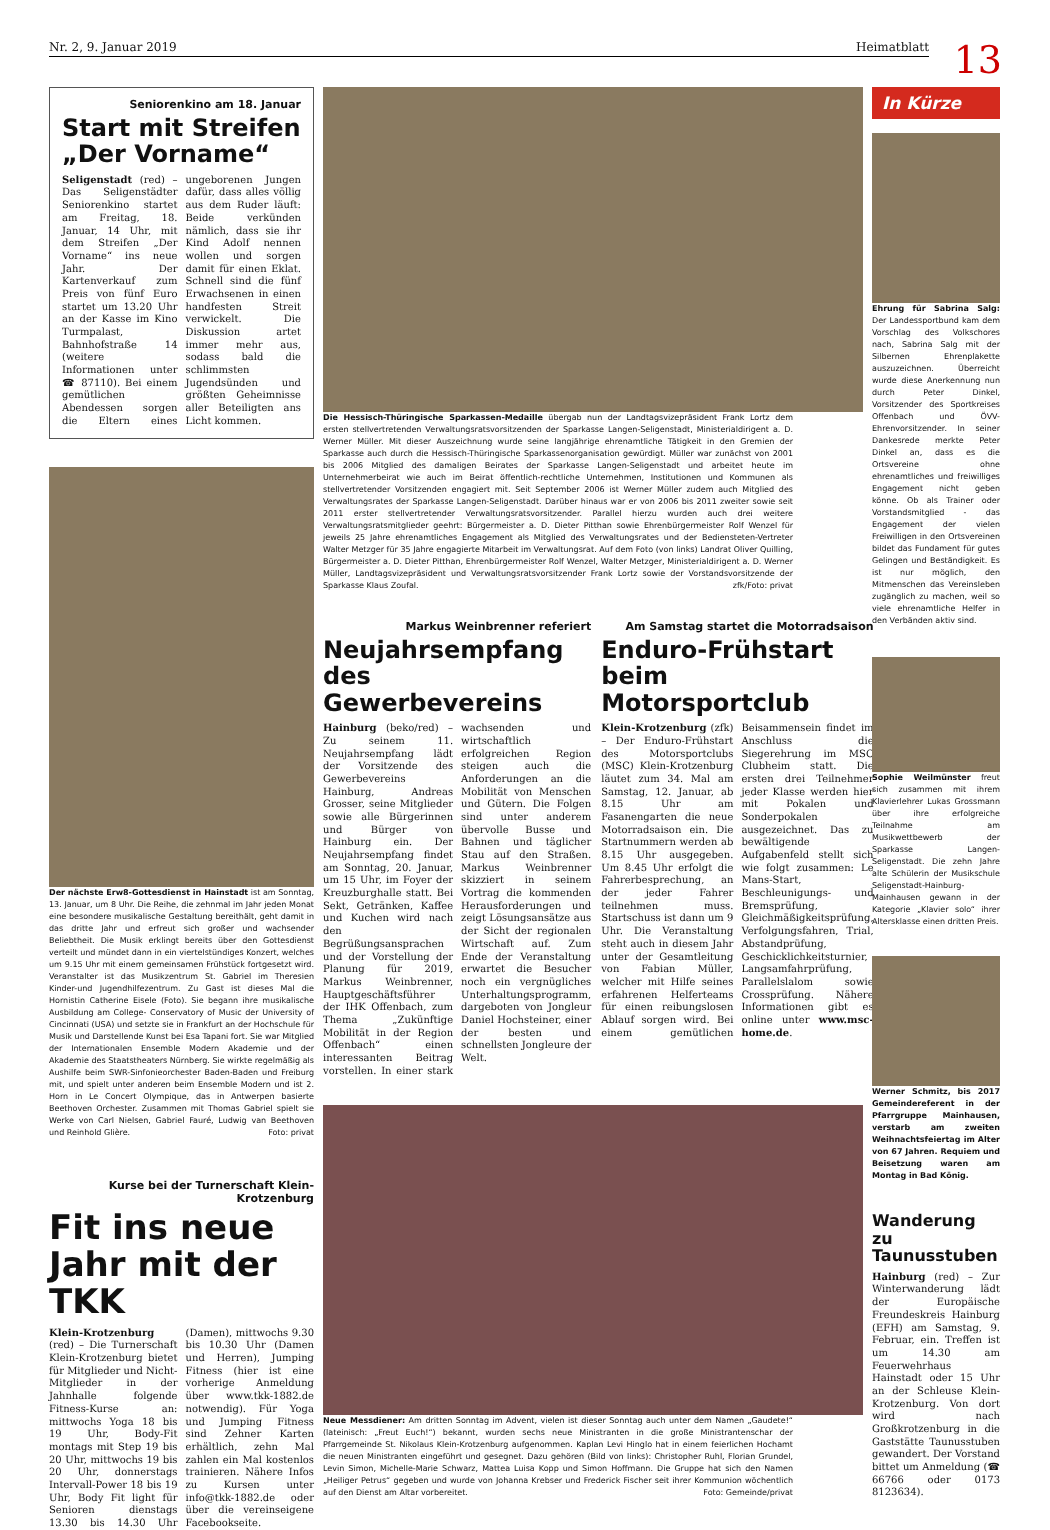Nr. 2, 9. Januar 2019 Heimatblatt
13
Seniorenkino am 18. Januar
Start mit Streifen „Der Vorname“
Seligenstadt (red) – Das Seligenstädter Seniorenkino startet am Freitag, 18. Januar, 14 Uhr, mit dem Streifen „Der Vorname“ ins neue Jahr. Der Kartenverkauf zum Preis von fünf Euro startet um 13.20 Uhr an der Kasse im Kino Turmpalast, Bahnhofstraße 14 (weitere Informationen unter ☎ 87110). Bei einem gemütlichen Abendessen sorgen die Eltern eines ungeborenen Jungen dafür, dass alles völlig aus dem Ruder läuft: Beide verkünden nämlich, dass sie ihr Kind Adolf nennen wollen und sorgen damit für einen Eklat. Schnell sind die fünf Erwachsenen in einen handfesten Streit verwickelt. Die Diskussion artet immer mehr aus, sodass bald die schlimmsten Jugendsünden und größten Geheimnisse aller Beteiligten ans Licht kommen.
Der nächste Erw8-Gottesdienst in Hainstadt ist am Sonntag, 13. Januar, um 8 Uhr. Die Reihe, die zehnmal im Jahr jeden Monat eine besondere musikalische Gestaltung bereithält, geht damit in das dritte Jahr und erfreut sich großer und wachsender Beliebtheit. Die Musik erklingt bereits über den Gottesdienst verteilt und mündet dann in ein viertelstündiges Konzert, welches um 9.15 Uhr mit einem gemeinsamen Frühstück fortgesetzt wird. Veranstalter ist das Musikzentrum St. Gabriel im Theresien Kinder-und Jugendhilfezentrum. Zu Gast ist dieses Mal die Hornistin Catherine Eisele (Foto). Sie begann ihre musikalische Ausbildung am College- Conservatory of Music der University of Cincinnati (USA) und setzte sie in Frankfurt an der Hochschule für Musik und Darstellende Kunst bei Esa Tapani fort. Sie war Mitglied der Internationalen Ensemble Modern Akademie und der Akademie des Staatstheaters Nürnberg. Sie wirkte regelmäßig als Aushilfe beim SWR-Sinfonieorchester Baden-Baden und Freiburg mit, und spielt unter anderen beim Ensemble Modern und ist 2. Horn in Le Concert Olympique, das in Antwerpen basierte Beethoven Orchester. Zusammen mit Thomas Gabriel spielt sie Werke von Carl Nielsen, Gabriel Fauré, Ludwig van Beethoven und Reinhold Glière. Foto: privat
Kurse bei der Turnerschaft Klein-Krotzenburg
Fit ins neue Jahr mit der TKK
Klein-Krotzenburg (red) – Die Turnerschaft Klein-Krotzenburg bietet für Mitglieder und Nicht-Mitglieder in der Jahnhalle folgende Fitness-Kurse an: mittwochs Yoga 18 bis 19 Uhr, Body-Fit montags mit Step 19 bis 20 Uhr, mittwochs 19 bis 20 Uhr, donnerstags Intervall-Power 18 bis 19 Uhr, Body Fit light für Senioren dienstags 13.30 bis 14.30 Uhr (Damen), mittwochs 9.30 bis 10.30 Uhr (Damen und Herren), Jumping Fitness (hier ist eine vorherige Anmeldung über www.tkk-1882.de notwendig). Für Yoga und Jumping Fitness sind Zehner Karten erhältlich, zehn Mal zahlen ein Mal kostenlos trainieren. Nähere Infos zu Kursen unter info@tkk-1882.de oder über die vereinseigene Facebookseite.
Die Hessisch-Thüringische Sparkassen-Medaille übergab nun der Landtagsvizepräsident Frank Lortz dem ersten stellvertretenden Verwaltungsratsvorsitzenden der Sparkasse Langen-Seligenstadt, Ministerialdirigent a. D. Werner Müller. Mit dieser Auszeichnung wurde seine langjährige ehrenamtliche Tätigkeit in den Gremien der Sparkasse auch durch die Hessisch-Thüringische Sparkassenorganisation gewürdigt. Müller war zunächst von 2001 bis 2006 Mitglied des damaligen Beirates der Sparkasse Langen-Seligenstadt und arbeitet heute im Unternehmerbeirat wie auch im Beirat öffentlich-rechtliche Unternehmen, Institutionen und Kommunen als stellvertretender Vorsitzenden engagiert mit. Seit September 2006 ist Werner Müller zudem auch Mitglied des Verwaltungsrates der Sparkasse Langen-Seligenstadt. Darüber hinaus war er von 2006 bis 2011 zweiter sowie seit 2011 erster stellvertretender Verwaltungsratsvorsitzender. Parallel hierzu wurden auch drei weitere Verwaltungsratsmitglieder geehrt: Bürgermeister a. D. Dieter Pitthan sowie Ehrenbürgermeister Rolf Wenzel für jeweils 25 Jahre ehrenamtliches Engagement als Mitglied des Verwaltungsrates und der Bediensteten-Vertreter Walter Metzger für 35 Jahre engagierte Mitarbeit im Verwaltungsrat. Auf dem Foto (von links) Landrat Oliver Quilling, Bürgermeister a. D. Dieter Pitthan, Ehrenbürgermeister Rolf Wenzel, Walter Metzger, Ministerialdirigent a. D. Werner Müller, Landtagsvizepräsident und Verwaltungsratsvorsitzender Frank Lortz sowie der Vorstandsvorsitzende der Sparkasse Klaus Zoufal. zfk/Foto: privat
Markus Weinbrenner referiert
Neujahrsempfang des Gewerbevereins
Hainburg (beko/red) – Zu seinem 11. Neujahrsempfang lädt der Vorsitzende des Gewerbevereins Hainburg, Andreas Grosser, seine Mitglieder sowie alle Bürgerinnen und Bürger von Hainburg ein. Der Neujahrsempfang findet am Sonntag, 20. Januar, um 15 Uhr, im Foyer der Kreuzburghalle statt. Bei Sekt, Getränken, Kaffee und Kuchen wird nach den Begrüßungsansprachen und der Vorstellung der Planung für 2019, Markus Weinbrenner, Hauptgeschäftsführer der IHK Offenbach, zum Thema „Zukünftige Mobilität in der Region Offenbach“ einen interessanten Beitrag vorstellen. In einer stark wachsenden und wirtschaftlich erfolgreichen Region steigen auch die Anforderungen an die Mobilität von Menschen und Gütern. Die Folgen sind unter anderem übervolle Busse und Bahnen und täglicher Stau auf den Straßen. Markus Weinbrenner skizziert in seinem Vortrag die kommenden Herausforderungen und zeigt Lösungsansätze aus der Sicht der regionalen Wirtschaft auf. Zum Ende der Veranstaltung erwartet die Besucher noch ein vergnügliches Unterhaltungsprogramm, dargeboten von Jongleur Daniel Hochsteiner, einer der besten und schnellsten Jongleure der Welt.
Am Samstag startet die Motorradsaison
Enduro-Frühstart beim Motorsportclub
Klein-Krotzenburg (zfk) – Der Enduro-Frühstart des Motorsportclubs (MSC) Klein-Krotzenburg läutet zum 34. Mal am Samstag, 12. Januar, ab 8.15 Uhr am Fasanengarten die neue Motorradsaison ein. Die Startnummern werden ab 8.15 Uhr ausgegeben. Um 8.45 Uhr erfolgt die Fahrerbesprechung, an der jeder Fahrer teilnehmen muss. Startschuss ist dann um 9 Uhr. Die Veranstaltung steht auch in diesem Jahr unter der Gesamtleitung von Fabian Müller, welcher mit Hilfe seines erfahrenen Helferteams für einen reibungslosen Ablauf sorgen wird. Bei einem gemütlichen Beisammensein findet im Anschluss die Siegerehrung im MSC Clubheim statt. Die ersten drei Teilnehmer jeder Klasse werden hier mit Pokalen und Sonderpokalen ausgezeichnet. Das zu bewältigende Aufgabenfeld stellt sich wie folgt zusammen: Le Mans-Start, Beschleunigungs- und Bremsprüfung, Gleichmäßigkeitsprüfung, Verfolgungsfahren, Trial, Abstandprüfung, Geschicklichkeitsturnier, Langsamfahrprüfung, Parallelslalom sowie Crossprüfung. Nähere Informationen gibt es online unter www.msc-home.de.
Neue Messdiener: Am dritten Sonntag im Advent, vielen ist dieser Sonntag auch unter dem Namen „Gaudete!“ (lateinisch: „Freut Euch!“) bekannt, wurden sechs neue Ministranten in die große Ministrantenschar der Pfarrgemeinde St. Nikolaus Klein-Krotzenburg aufgenommen. Kaplan Levi Hinglo hat in einem feierlichen Hochamt die neuen Ministranten eingeführt und gesegnet. Dazu gehören (Bild von links): Christopher Ruhl, Florian Grundel, Levin Simon, Michelle-Marie Schwarz, Mattea Luisa Kopp und Simon Hoffmann. Die Gruppe hat sich den Namen „Heiliger Petrus“ gegeben und wurde von Johanna Krebser und Frederick Fischer seit ihrer Kommunion wöchentlich auf den Dienst am Altar vorbereitet. Foto: Gemeinde/privat
In Kürze
Ehrung für Sabrina Salg: Der Landessportbund kam dem Vorschlag des Volkschores nach, Sabrina Salg mit der Silbernen Ehrenplakette auszuzeichnen. Überreicht wurde diese Anerkennung nun durch Peter Dinkel, Vorsitzender des Sportkreises Offenbach und ÖVV-Ehrenvorsitzender. In seiner Dankesrede merkte Peter Dinkel an, dass es die Ortsvereine ohne ehrenamtliches und freiwilliges Engagement nicht geben könne. Ob als Trainer oder Vorstandsmitglied - das Engagement der vielen Freiwilligen in den Ortsvereinen bildet das Fundament für gutes Gelingen und Beständigkeit. Es ist nur möglich, den Mitmenschen das Vereinsleben zugänglich zu machen, weil so viele ehrenamtliche Helfer in den Verbänden aktiv sind.
Sophie Weilmünster freut sich zusammen mit ihrem Klavierlehrer Lukas Grossmann über ihre erfolgreiche Teilnahme am Musikwettbewerb der Sparkasse Langen-Seligenstadt. Die zehn Jahre alte Schülerin der Musikschule Seligenstadt-Hainburg-Mainhausen gewann in der Kategorie „Klavier solo“ ihrer Altersklasse einen dritten Preis.
Werner Schmitz, bis 2017 Gemeindereferent in der Pfarrgruppe Mainhausen, verstarb am zweiten Weihnachtsfeiertag im Alter von 67 Jahren. Requiem und Beisetzung waren am Montag in Bad König.
Wanderung zu Taunusstuben
Hainburg (red) – Zur Winterwanderung lädt der Europäische Freundeskreis Hainburg (EFH) am Samstag, 9. Februar, ein. Treffen ist um 14.30 am Feuerwehrhaus Hainstadt oder 15 Uhr an der Schleuse Klein-Krotzenburg. Von dort wird nach Großkrotzenburg in die Gaststätte Taunusstuben gewandert. Der Vorstand bittet um Anmeldung (☎ 66766 oder 0173 8123634).